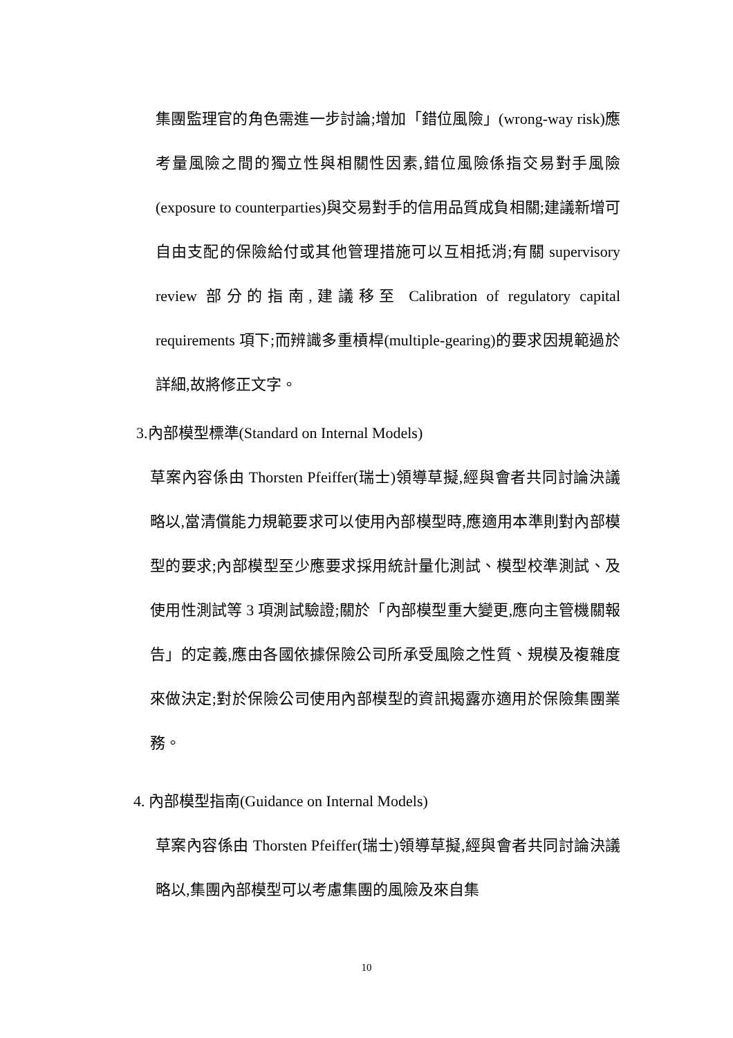集團監理官的角色需進一步討論;增加「錯位風險」(wrong-way risk)應考量風險之間的獨立性與相關性因素,錯位風險係指交易對手風險(exposure to counterparties)與交易對手的信用品質成負相關;建議新增可自由支配的保險給付或其他管理措施可以互相抵消;有關 supervisory review 部分的指南,建議移至 Calibration of regulatory capital requirements 項下;而辨識多重槓桿(multiple-gearing)的要求因規範過於詳細,故將修正文字。
3.內部模型標準(Standard on Internal Models)
草案內容係由 Thorsten Pfeiffer(瑞士)領導草擬,經與會者共同討論決議略以,當清償能力規範要求可以使用內部模型時,應適用本準則對內部模型的要求;內部模型至少應要求採用統計量化測試、模型校準測試、及使用性測試等 3 項測試驗證;關於「內部模型重大變更,應向主管機關報告」的定義,應由各國依據保險公司所承受風險之性質、規模及複雜度來做決定;對於保險公司使用內部模型的資訊揭露亦適用於保險集團業務。
4. 內部模型指南(Guidance on Internal Models)
草案內容係由 Thorsten Pfeiffer(瑞士)領導草擬,經與會者共同討論決議略以,集團內部模型可以考慮集團的風險及來自集
10